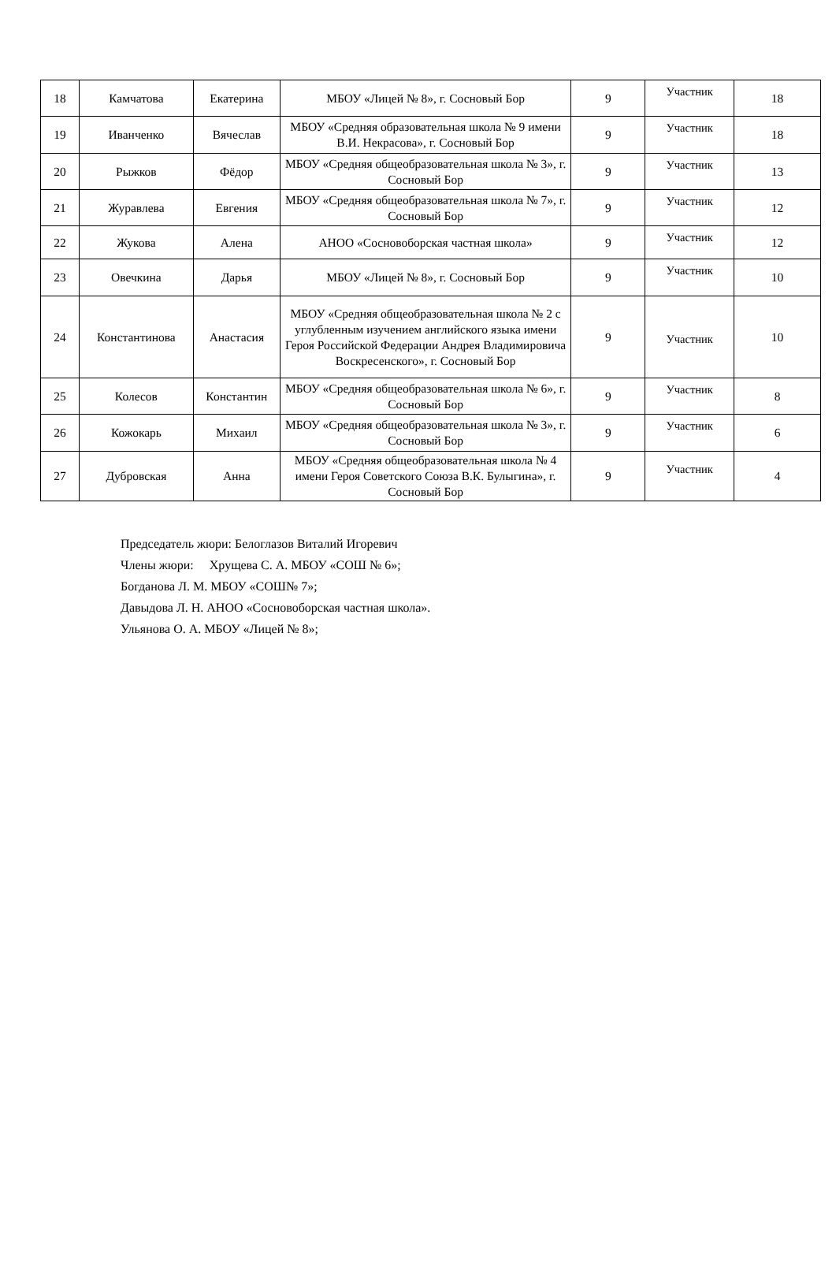| 18 | Камчатова | Екатерина | МБОУ «Лицей № 8», г. Сосновый Бор | 9 | Участник | 18 |
| 19 | Иванченко | Вячеслав | МБОУ «Средняя образовательная школа № 9 имени В.И. Некрасова», г. Сосновый Бор | 9 | Участник | 18 |
| 20 | Рыжков | Фёдор | МБОУ «Средняя общеобразовательная школа № 3», г. Сосновый Бор | 9 | Участник | 13 |
| 21 | Журавлева | Евгения | МБОУ «Средняя общеобразовательная школа № 7», г. Сосновый Бор | 9 | Участник | 12 |
| 22 | Жукова | Алена | АНОО «Сосновоборская частная школа» | 9 | Участник | 12 |
| 23 | Овечкина | Дарья | МБОУ «Лицей № 8», г. Сосновый Бор | 9 | Участник | 10 |
| 24 | Константинова | Анастасия | МБОУ «Средняя общеобразовательная школа № 2 с углубленным изучением английского языка имени Героя Российской Федерации Андрея Владимировича Воскресенского», г. Сосновый Бор | 9 | Участник | 10 |
| 25 | Колесов | Константин | МБОУ «Средняя общеобразовательная школа № 6», г. Сосновый Бор | 9 | Участник | 8 |
| 26 | Кожокарь | Михаил | МБОУ «Средняя общеобразовательная школа № 3», г. Сосновый Бор | 9 | Участник | 6 |
| 27 | Дубровская | Анна | МБОУ «Средняя общеобразовательная школа № 4 имени Героя Советского Союза В.К. Булыгина», г. Сосновый Бор | 9 | Участник | 4 |
Председатель жюри: Белоглазов Виталий Игоревич
Члены жюри: Хрущева С. А. МБОУ «СОШ № 6»;
Богданова Л. М. МБОУ «СОШ№ 7»;
Давыдова Л. Н. АНОО «Сосновоборская частная школа».
Ульянова О. А. МБОУ «Лицей № 8»;